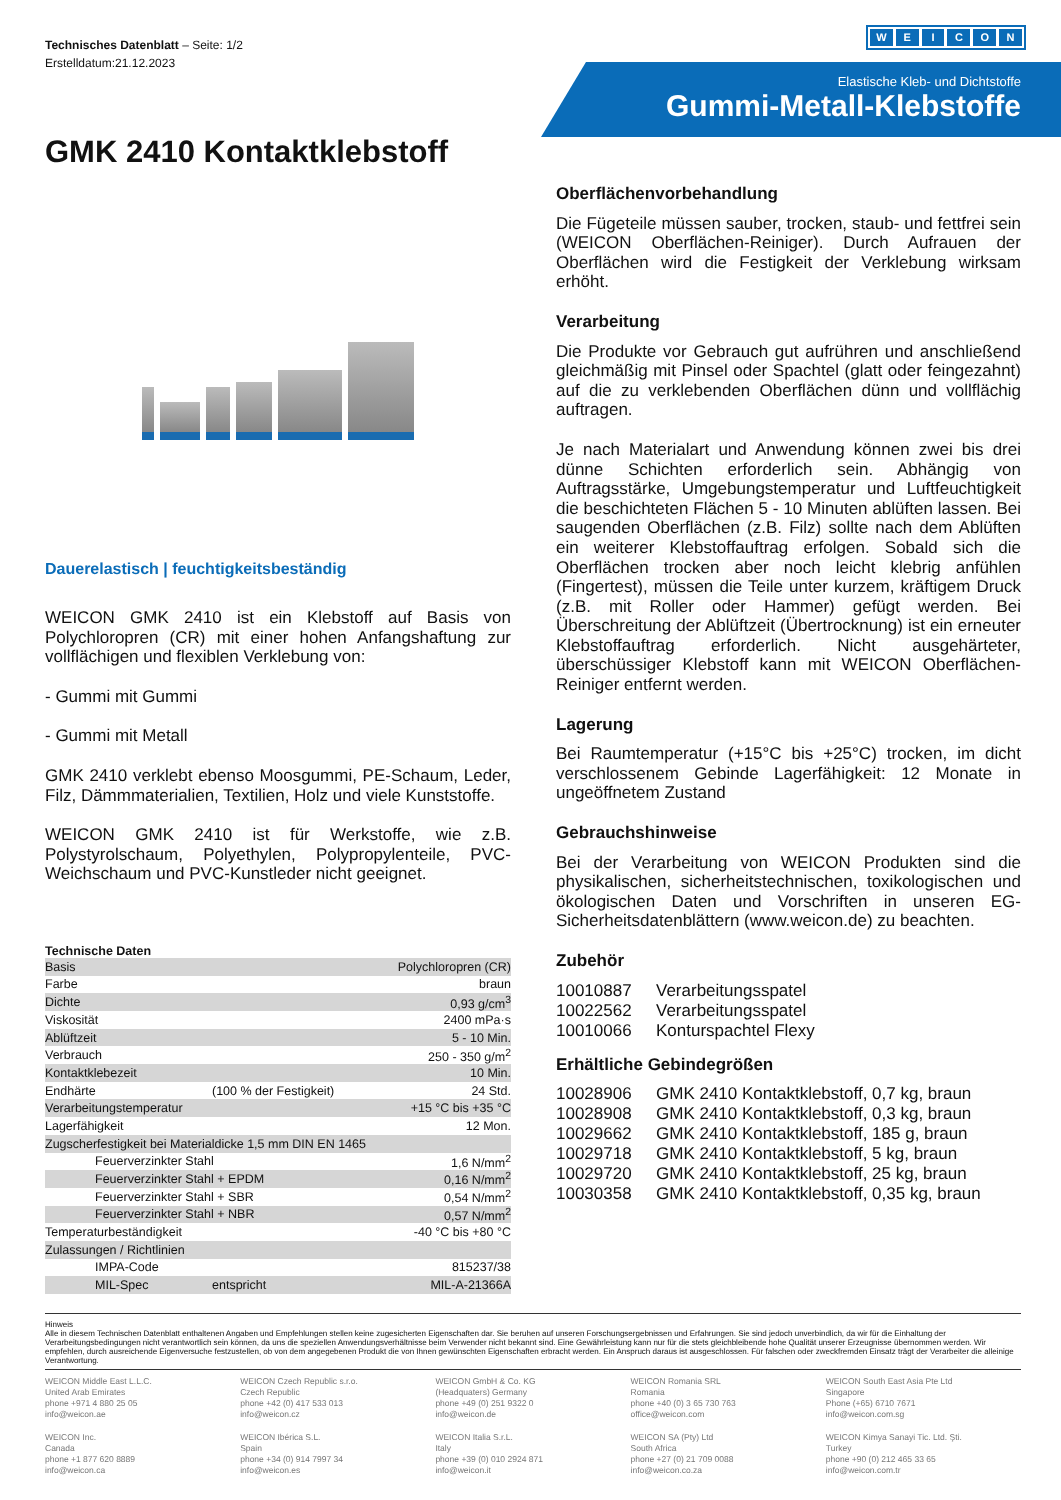Technisches Datenblatt – Seite: 1/2
Erstelldatum:21.12.2023
WEICON
Elastische Kleb- und Dichtstoffe
Gummi-Metall-Klebstoffe
GMK 2410 Kontaktklebstoff
Dauerelastisch | feuchtigkeitsbeständig
WEICON GMK 2410 ist ein Klebstoff auf Basis von Polychloropren (CR) mit einer hohen Anfangshaftung zur vollflächigen und flexiblen Verklebung von:
- Gummi mit Gummi
- Gummi mit Metall
GMK 2410 verklebt ebenso Moosgummi, PE-Schaum, Leder, Filz, Dämmmaterialien, Textilien, Holz und viele Kunststoffe.
WEICON GMK 2410 ist für Werkstoffe, wie z.B. Polystyrolschaum, Polyethylen, Polypropylenteile, PVC-Weichschaum und PVC-Kunstleder nicht geeignet.
Technische Daten
| Basis | | Polychloropren (CR) |
| Farbe | | braun |
| Dichte | | 0,93 g/cm<sup>3</sup> |
| Viskosität | | 2400 mPa·s |
| Ablüftzeit | | 5 - 10 Min. |
| Verbrauch | | 250 - 350 g/m<sup>2</sup> |
| Kontaktklebezeit | | 10 Min. |
| Endhärte | (100 % der Festigkeit) | 24 Std. |
| Verarbeitungstemperatur | | +15 °C bis +35 °C |
| Lagerfähigkeit | | 12 Mon. |
| Zugscherfestigkeit bei Materialdicke 1,5 mm DIN EN 1465 | | |
| Feuerverzinkter Stahl | | 1,6 N/mm<sup>2</sup> |
| Feuerverzinkter Stahl + EPDM | | 0,16 N/mm<sup>2</sup> |
| Feuerverzinkter Stahl + SBR | | 0,54 N/mm<sup>2</sup> |
| Feuerverzinkter Stahl + NBR | | 0,57 N/mm<sup>2</sup> |
| Temperaturbeständigkeit | | -40 °C bis +80 °C |
| Zulassungen / Richtlinien | | |
| IMPA-Code | | 815237/38 |
| MIL-Spec | entspricht | MIL-A-21366A |
Oberflächenvorbehandlung
Die Fügeteile müssen sauber, trocken, staub- und fettfrei sein (WEICON Oberflächen-Reiniger). Durch Aufrauen der Oberflächen wird die Festigkeit der Verklebung wirksam erhöht.
Verarbeitung
Die Produkte vor Gebrauch gut aufrühren und anschließend gleichmäßig mit Pinsel oder Spachtel (glatt oder feingezahnt) auf die zu verklebenden Oberflächen dünn und vollflächig auftragen.
Je nach Materialart und Anwendung können zwei bis drei dünne Schichten erforderlich sein. Abhängig von Auftragsstärke, Umgebungstemperatur und Luftfeuchtigkeit die beschichteten Flächen 5 - 10 Minuten ablüften lassen. Bei saugenden Oberflächen (z.B. Filz) sollte nach dem Ablüften ein weiterer Klebstoffauftrag erfolgen. Sobald sich die Oberflächen trocken aber noch leicht klebrig anfühlen (Fingertest), müssen die Teile unter kurzem, kräftigem Druck (z.B. mit Roller oder Hammer) gefügt werden. Bei Überschreitung der Ablüftzeit (Übertrocknung) ist ein erneuter Klebstoffauftrag erforderlich. Nicht ausgehärteter, überschüssiger Klebstoff kann mit WEICON Oberflächen-Reiniger entfernt werden.
Lagerung
Bei Raumtemperatur (+15°C bis +25°C) trocken, im dicht verschlossenem Gebinde Lagerfähigkeit: 12 Monate in ungeöffnetem Zustand
Gebrauchshinweise
Bei der Verarbeitung von WEICON Produkten sind die physikalischen, sicherheitstechnischen, toxikologischen und ökologischen Daten und Vorschriften in unseren EG-Sicherheitsdatenblättern (www.weicon.de) zu beachten.
Zubehör
| 10010887 | Verarbeitungsspatel |
| 10022562 | Verarbeitungsspatel |
| 10010066 | Konturspachtel Flexy |
Erhältliche Gebindegrößen
| 10028906 | GMK 2410 Kontaktklebstoff, 0,7 kg, braun |
| 10028908 | GMK 2410 Kontaktklebstoff, 0,3 kg, braun |
| 10029662 | GMK 2410 Kontaktklebstoff, 185 g, braun |
| 10029718 | GMK 2410 Kontaktklebstoff, 5 kg, braun |
| 10029720 | GMK 2410 Kontaktklebstoff, 25 kg, braun |
| 10030358 | GMK 2410 Kontaktklebstoff, 0,35 kg, braun |
Hinweis
Alle in diesem Technischen Datenblatt enthaltenen Angaben und Empfehlungen stellen keine zugesicherten Eigenschaften dar. Sie beruhen auf unseren Forschungsergebnissen und Erfahrungen. Sie sind jedoch unverbindlich, da wir für die Einhaltung der Verarbeitungsbedingungen nicht verantwortlich sein können, da uns die speziellen Anwendungsverhältnisse beim Verwender nicht bekannt sind. Eine Gewährleistung kann nur für die stets gleichbleibende hohe Qualität unserer Erzeugnisse übernommen werden. Wir empfehlen, durch ausreichende Eigenversuche festzustellen, ob von dem angegebenen Produkt die von Ihnen gewünschten Eigenschaften erbracht werden. Ein Anspruch daraus ist ausgeschlossen. Für falschen oder zweckfremden Einsatz trägt der Verarbeiter die alleinige Verantwortung.
WEICON Middle East L.L.C.
United Arab Emirates
phone +971 4 880 25 05
info@weicon.ae
WEICON Czech Republic s.r.o.
Czech Republic
phone +42 (0) 417 533 013
info@weicon.cz
WEICON GmbH & Co. KG
(Headquaters) Germany
phone +49 (0) 251 9322 0
info@weicon.de
WEICON Romania SRL
Romania
phone +40 (0) 3 65 730 763
office@weicon.com
WEICON South East Asia Pte Ltd
Singapore
Phone (+65) 6710 7671
info@weicon.com.sg
WEICON Inc.
Canada
phone +1 877 620 8889
info@weicon.ca
WEICON Ibérica S.L.
Spain
phone +34 (0) 914 7997 34
info@weicon.es
WEICON Italia S.r.L.
Italy
phone +39 (0) 010 2924 871
info@weicon.it
WEICON SA (Pty) Ltd
South Africa
phone +27 (0) 21 709 0088
info@weicon.co.za
WEICON Kimya Sanayi Tic. Ltd. Şti.
Turkey
phone +90 (0) 212 465 33 65
info@weicon.com.tr